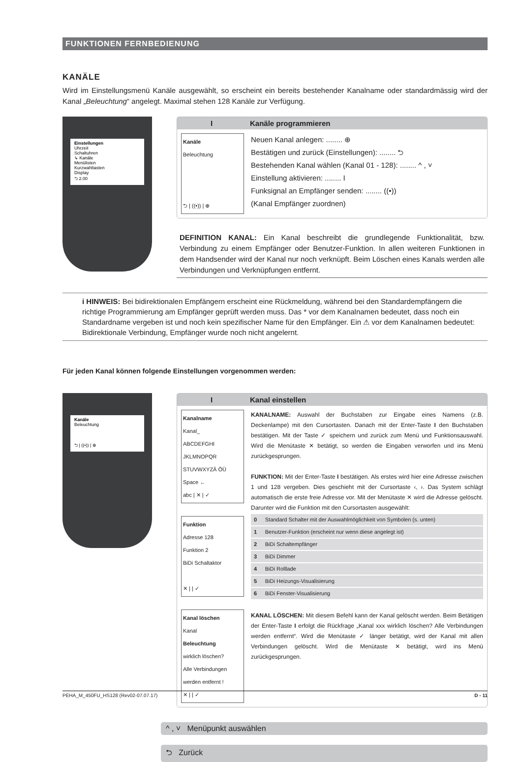FUNKTIONEN FERNBEDIENUNG
KANÄLE
Wird im Einstellungsmenü Kanäle ausgewählt, so erscheint ein bereits bestehender Kanalname oder standardmässig wird der Kanal „Beleuchtung“ angelegt. Maximal stehen 128 Kanäle zur Verfügung.
Einstellungen
Uhrzeit
Schaltuhren
↳ Kanäle
Menülisten
Kurzwahltasten
Display
⮌ 2.00
I Kanäle programmieren
Kanäle
Beleuchtung
⮌ | ((•)) | ⊕
Neuen Kanal anlegen: ........ ⊕
Bestätigen und zurück (Einstellungen): ........ ⮌
Bestehenden Kanal wählen (Kanal 01 - 128): ........ ^ , ˅
Einstellung aktivieren: ........ I
Funksignal an Empfänger senden: ........ ((•))
(Kanal Empfänger zuordnen)
DEFINITION KANAL: Ein Kanal beschreibt die grundlegende Funktionalität, bzw. Verbindung zu einem Empfänger oder Benutzer-Funktion. In allen weiteren Funktionen in dem Handsender wird der Kanal nur noch verknüpft. Beim Löschen eines Kanals werden alle Verbindungen und Verknüpfungen entfernt.
i HINWEIS: Bei bidirektionalen Empfängern erscheint eine Rückmeldung, während bei den Standardempfängern die richtige Programmierung am Empfänger geprüft werden muss. Das * vor dem Kanalnamen bedeutet, dass noch ein Standardname vergeben ist und noch kein spezifischer Name für den Empfänger. Ein ⚠ vor dem Kanalnamen bedeutet: Bidirektionale Verbindung, Empfänger wurde noch nicht angelernt.
Für jeden Kanal können folgende Einstellungen vorgenommen werden:
Kanäle
Beleuchtung
⮌ | ((•)) | ⊕
I Kanal einstellen
Kanalname
Kanal_
ABCDEFGHI JKLMNOPQR STUVWXYZÄ ÖÜ Space ←
abc | ✕ | ✓
Funktion
Adresse 128
Funktion 2
BiDi Schaltaktor
✕ | | ✓
Kanal löschen
Kanal
Beleuchtung
wirklich löschen?
Alle Verbindungen werden entfernt !
✕ | | ✓
KANALNAME: Auswahl der Buchstaben zur Eingabe eines Namens (z.B. Deckenlampe) mit den Cursortasten. Danach mit der Enter-Taste I den Buchstaben bestätigen. Mit der Taste ✓ speichern und zurück zum Menü und Funktionsauswahl. Wird die Menütaste ✕ betätigt, so werden die Eingaben verworfen und ins Menü zurückgesprungen.
FUNKTION: Mit der Enter-Taste I bestätigen. Als erstes wird hier eine Adresse zwischen 1 und 128 vergeben. Dies geschieht mit der Cursortaste ‹, ›. Das System schlägt automatisch die erste freie Adresse vor. Mit der Menütaste ✕ wird die Adresse gelöscht. Darunter wird die Funktion mit den Cursortasten ausgewählt:
| 0 | Standard Schalter mit der Auswahlmöglichkeit von Symbolen (s. unten) |
| 1 | Benutzer-Funktion (erscheint nur wenn diese angelegt ist) |
| 2 | BiDi Schaltempfänger |
| 3 | BiDi Dimmer |
| 4 | BiDi Rolllade |
| 5 | BiDi Heizungs-Visualisierung |
| 6 | BiDi Fenster-Visualisierung |
KANAL LÖSCHEN: Mit diesem Befehl kann der Kanal gelöscht werden. Beim Betätigen der Enter-Taste I erfolgt die Rückfrage „Kanal xxx wirklich löschen? Alle Verbindungen werden entfernt“. Wird die Menütaste ✓ länger betätigt, wird der Kanal mit allen Verbindungen gelöscht. Wird die Menütaste ✕ betätigt, wird ins Menü zurückgesprungen.
^ , ˅ Menüpunkt auswählen
⮌ Zurück
PEHA_M_450FU_HS128 (Rev02-07.07.17) D - 11